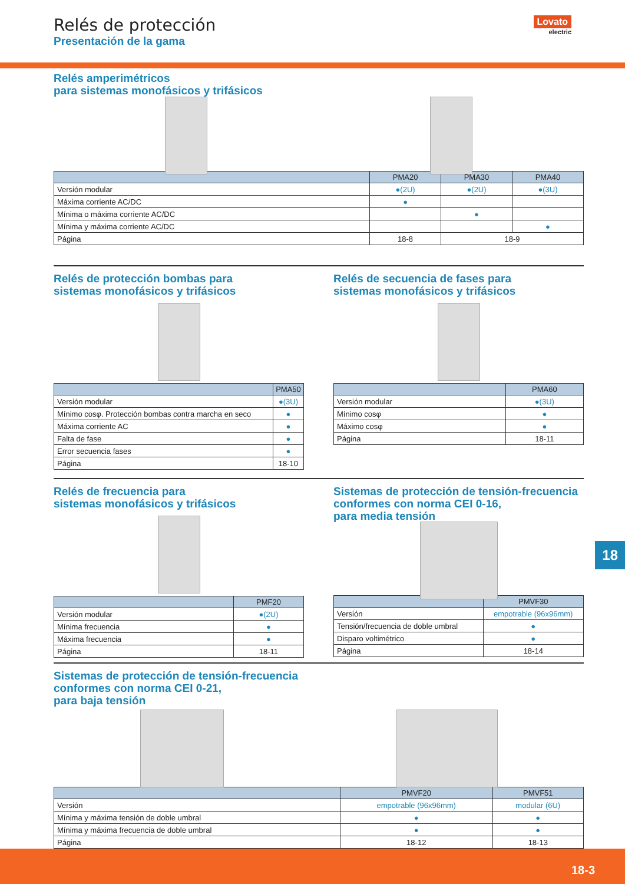Relés de protección
Presentación de la gama
Lovato
electric
Relés amperimétricos
para sistemas monofásicos y trifásicos
| | PMA20 | PMA30 | PMA40 |
| --- | --- | --- | --- |
| Versión modular | ●(2U) | ●(2U) | ●(3U) |
| Máxima corriente AC/DC | ● | | |
| Mínima o máxima corriente AC/DC | | ● | |
| Mínima y máxima corriente AC/DC | | | ● |
| Página | 18-8 | 18-9 | |
Relés de protección bombas para
sistemas monofásicos y trifásicos
| | PMA50 |
| --- | --- |
| Versión modular | ●(3U) |
| Mínimo cosφ. Protección bombas contra marcha en seco | ● |
| Máxima corriente AC | ● |
| Falta de fase | ● |
| Error secuencia fases | ● |
| Página | 18-10 |
Relés de secuencia de fases para
sistemas monofásicos y trifásicos
| | PMA60 |
| --- | --- |
| Versión modular | ●(3U) |
| Mínimo cosφ | ● |
| Máximo cosφ | ● |
| Página | 18-11 |
Relés de frecuencia para
sistemas monofásicos y trifásicos
| | PMF20 |
| --- | --- |
| Versión modular | ●(2U) |
| Mínima frecuencia | ● |
| Máxima frecuencia | ● |
| Página | 18-11 |
Sistemas de protección de tensión-frecuencia
conformes con norma CEI 0-16,
para media tensión
| | PMVF30 |
| --- | --- |
| Versión | empotrable (96x96mm) |
| Tensión/frecuencia de doble umbral | ● |
| Disparo voltimétrico | ● |
| Página | 18-14 |
Sistemas de protección de tensión-frecuencia
conformes con norma CEI 0-21,
para baja tensión
| | PMVF20 | PMVF51 |
| --- | --- | --- |
| Versión | empotrable (96x96mm) | modular (6U) |
| Mínima y máxima tensión de doble umbral | ● | ● |
| Mínima y máxima frecuencia de doble umbral | ● | ● |
| Página | 18-12 | 18-13 |
18
18-3